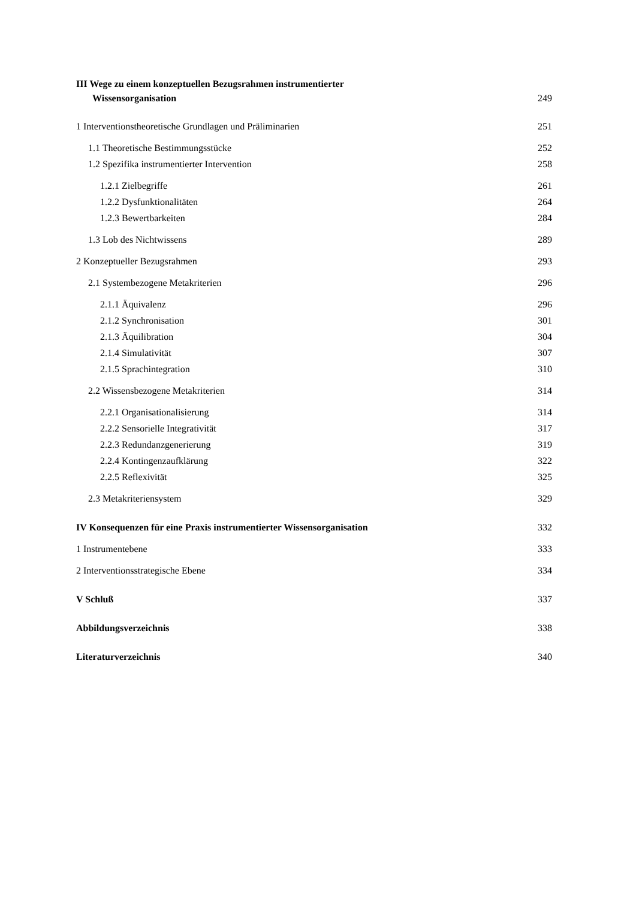III Wege zu einem konzeptuellen Bezugsrahmen instrumentierter
Wissensorganisation 249
1 Interventionstheoretische Grundlagen und Präliminarien 251
1.1 Theoretische Bestimmungsstücke 252
1.2 Spezifika instrumentierter Intervention 258
1.2.1 Zielbegriffe 261
1.2.2 Dysfunktionalitäten 264
1.2.3 Bewertbarkeiten 284
1.3 Lob des Nichtwissens 289
2 Konzeptueller Bezugsrahmen 293
2.1 Systembezogene Metakriterien 296
2.1.1 Äquivalenz 296
2.1.2 Synchronisation 301
2.1.3 Äquilibration 304
2.1.4 Simulativität 307
2.1.5 Sprachintegration 310
2.2 Wissensbezogene Metakriterien 314
2.2.1 Organisationalisierung 314
2.2.2 Sensorielle Integrativität 317
2.2.3 Redundanzgenerierung 319
2.2.4 Kontingenzaufklärung 322
2.2.5 Reflexivität 325
2.3 Metakriteriensystem 329
IV Konsequenzen für eine Praxis instrumentierter Wissensorganisation 332
1 Instrumentebene 333
2 Interventionsstrategische Ebene 334
V Schluß 337
Abbildungsverzeichnis 338
Literaturverzeichnis 340